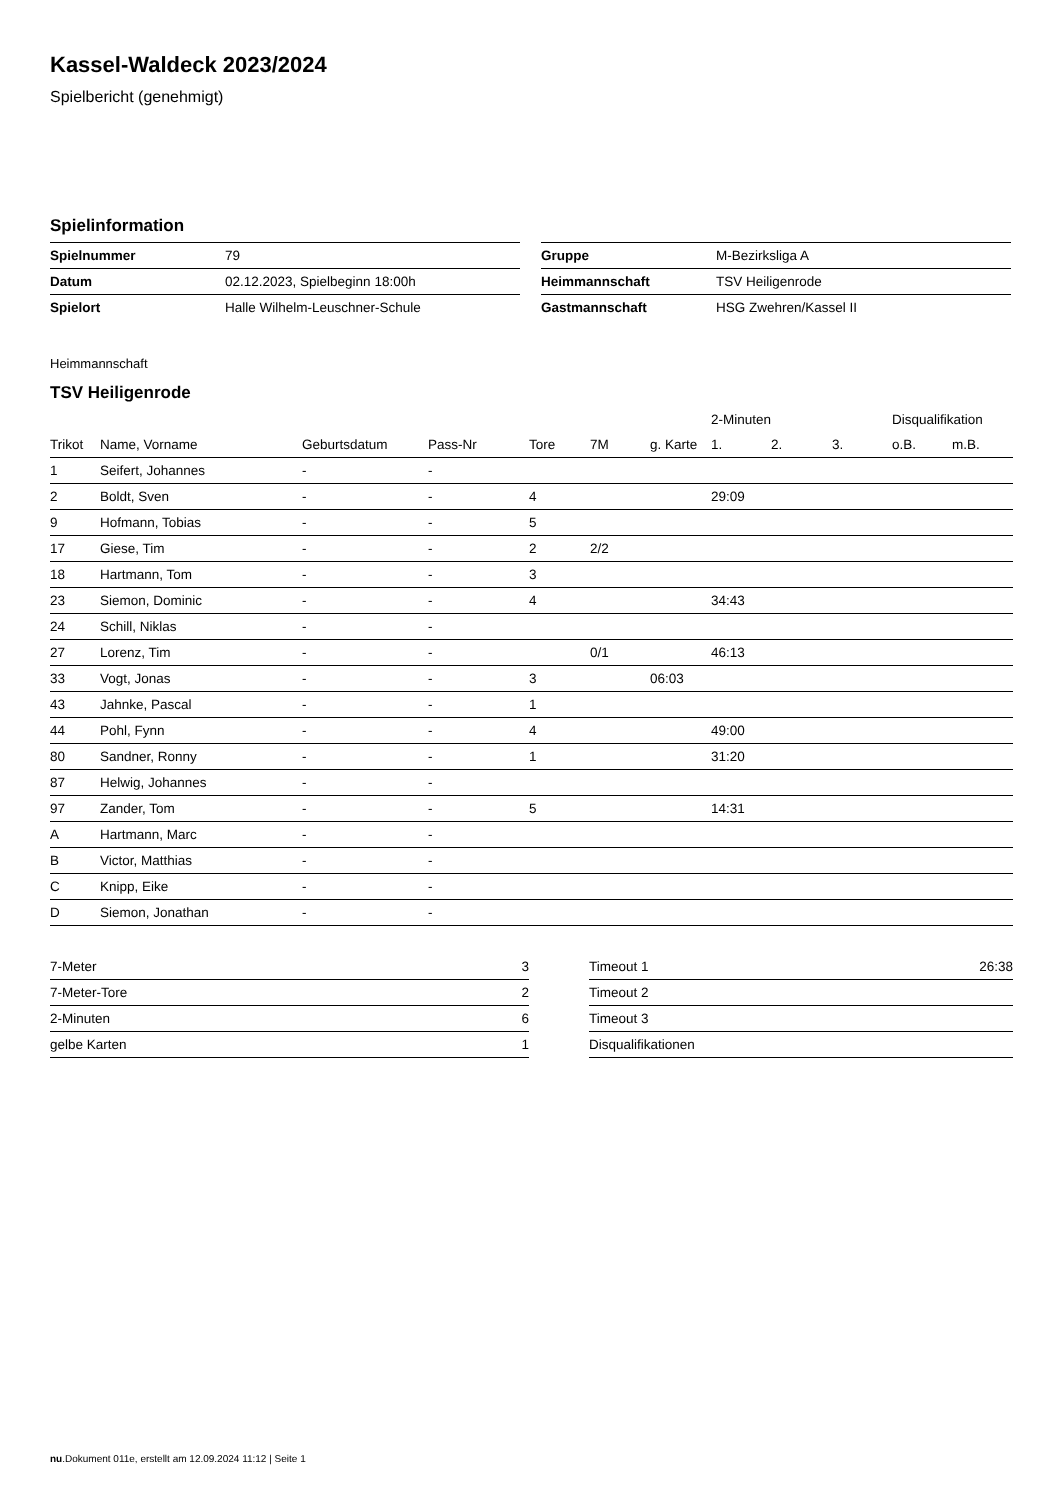Kassel-Waldeck 2023/2024
Spielbericht (genehmigt)
Spielinformation
| Spielnummer | 79 |
| Datum | 02.12.2023, Spielbeginn 18:00h |
| Spielort | Halle Wilhelm-Leuschner-Schule |
| Gruppe | M-Bezirksliga A |
| Heimmannschaft | TSV Heiligenrode |
| Gastmannschaft | HSG Zwehren/Kassel II |
Heimmannschaft
TSV Heiligenrode
| | | | | | | | 2-Minuten | | | Disqualifikation | |
| --- | --- | --- | --- | --- | --- | --- | --- | --- | --- | --- | --- |
| Trikot | Name, Vorname | Geburtsdatum | Pass-Nr | Tore | 7M | g. Karte | 1. | 2. | 3. | o.B. | m.B. |
| 1 | Seifert, Johannes | - | - | | | | | | | | |
| 2 | Boldt, Sven | - | - | 4 | | | 29:09 | | | | |
| 9 | Hofmann, Tobias | - | - | 5 | | | | | | | |
| 17 | Giese, Tim | - | - | 2 | 2/2 | | | | | | |
| 18 | Hartmann, Tom | - | - | 3 | | | | | | | |
| 23 | Siemon, Dominic | - | - | 4 | | | 34:43 | | | | |
| 24 | Schill, Niklas | - | - | | | | | | | | |
| 27 | Lorenz, Tim | - | - | | 0/1 | | 46:13 | | | | |
| 33 | Vogt, Jonas | - | - | 3 | | 06:03 | | | | | |
| 43 | Jahnke, Pascal | - | - | 1 | | | | | | | |
| 44 | Pohl, Fynn | - | - | 4 | | | 49:00 | | | | |
| 80 | Sandner, Ronny | - | - | 1 | | | 31:20 | | | | |
| 87 | Helwig, Johannes | - | - | | | | | | | | |
| 97 | Zander, Tom | - | - | 5 | | | 14:31 | | | | |
| A | Hartmann, Marc | - | - | | | | | | | | |
| B | Victor, Matthias | - | - | | | | | | | | |
| C | Knipp, Eike | - | - | | | | | | | | |
| D | Siemon, Jonathan | - | - | | | | | | | | |
| 7-Meter | 3 |
| 7-Meter-Tore | 2 |
| 2-Minuten | 6 |
| gelbe Karten | 1 |
| Timeout 1 | 26:38 |
| Timeout 2 | |
| Timeout 3 | |
| Disqualifikationen | |
nu.Dokument 011e, erstellt am 12.09.2024 11:12 | Seite 1